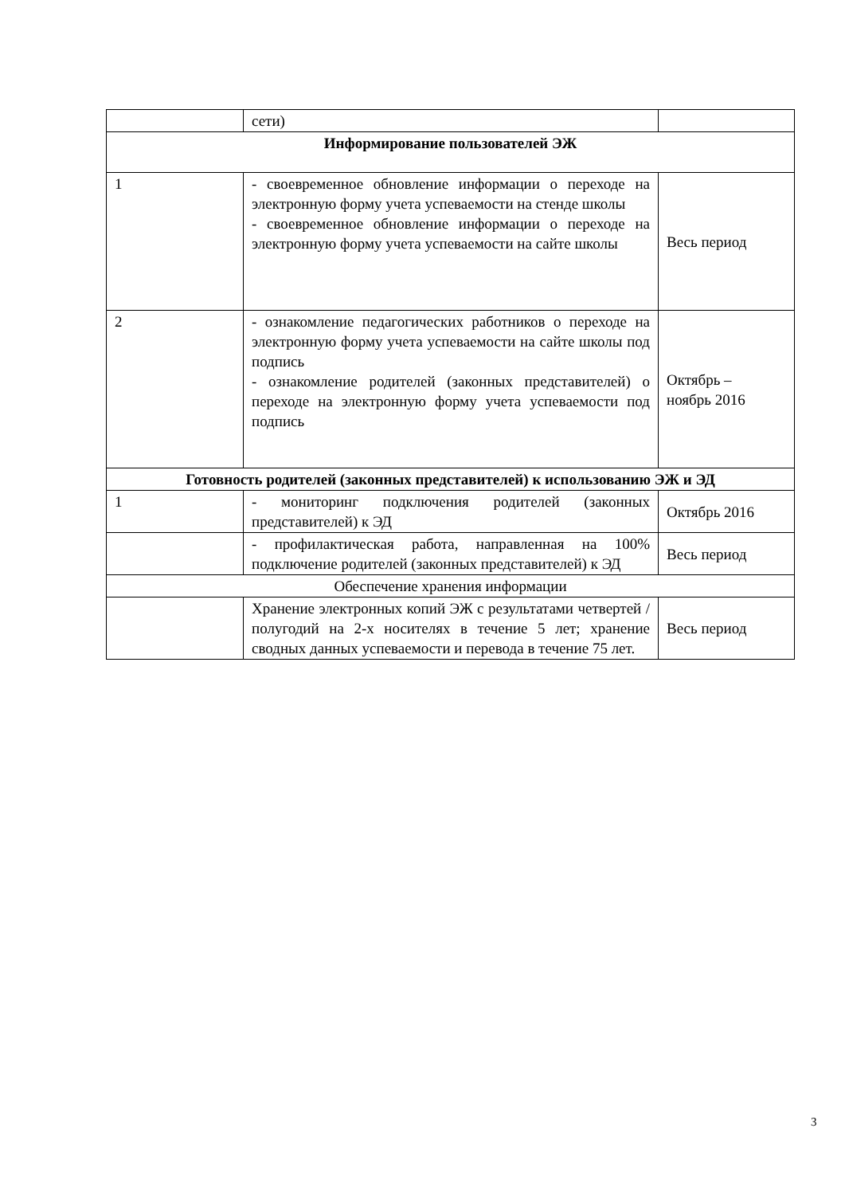| | сети) | |
| Информирование пользователей ЭЖ | | |
| 1 | - своевременное обновление информации о переходе на электронную форму учета успеваемости на стенде школы - своевременное обновление информации о переходе на электронную форму учета успеваемости на сайте школы | Весь период |
| 2 | - ознакомление педагогических работников о переходе на электронную форму учета успеваемости на сайте школы под подпись - ознакомление родителей (законных представителей) о переходе на электронную форму учета успеваемости под подпись | Октябрь – ноябрь 2016 |
| Готовность родителей (законных представителей) к использованию ЭЖ и ЭД | | |
| 1 | - мониторинг подключения родителей (законных представителей) к ЭД | Октябрь 2016 |
| | - профилактическая работа, направленная на 100% подключение родителей (законных представителей) к ЭД | Весь период |
| Обеспечение хранения информации | | |
| | Хранение электронных копий ЭЖ с результатами четвертей / полугодий на 2-х носителях в течение 5 лет; хранение сводных данных успеваемости и перевода в течение 75 лет. | Весь период |
3